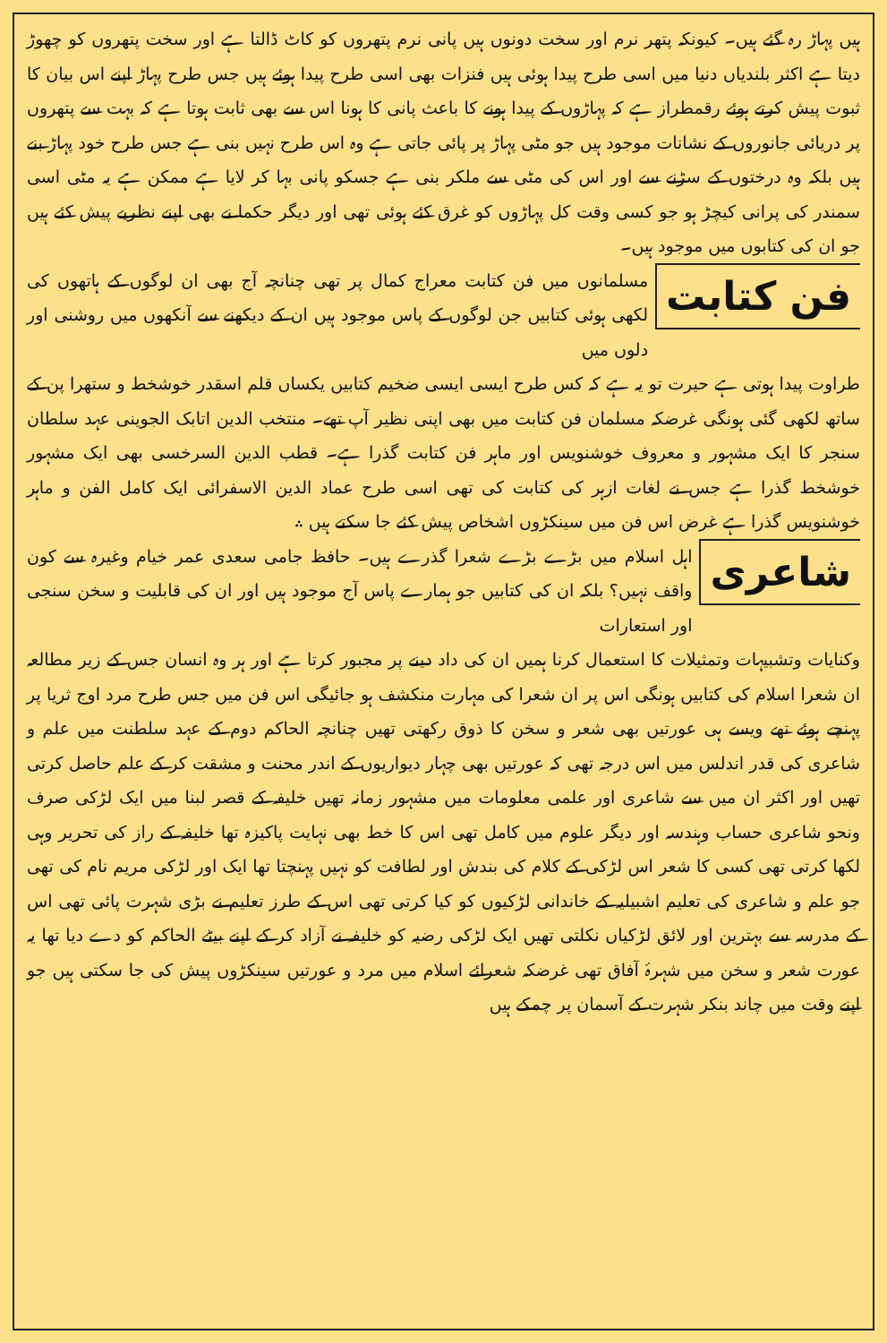ہیں پہاڑ رہ گئے ہیں۔ کیونکہ پتھر نرم اور سخت دونوں ہیں پانی نرم پتھروں کو کاٹ ڈالتا ہے اور سخت پتھروں کو چھوڑ دیتا ہے اکثر بلندیاں دنیا میں اسی طرح پیدا ہوئی ہیں فنزات بھی اسی طرح پیدا ہوئے ہیں جس طرح پہاڑ اپنے اس بیان کا ثبوت پیش کرتے ہوئے رقمطراز ہے کہ پہاڑوں کے پیدا ہونے کا باعث پانی کا ہونا اس سے بھی ثابت ہوتا ہے کہ بہت سے پتھروں پر دریائی جانوروں کے نشانات موجود ہیں جو مٹی پہاڑ پر پائی جاتی ہے وہ اس طرح نہیں بنی ہے جس طرح خود پہاڑ بنے ہیں بلکہ وہ درختوں کے سڑنے سے اور اس کی مٹی سے ملکر بنی ہے جسکو پانی بہا کر لایا ہے ممکن ہے یہ مٹی اسی سمندر کی پرانی کیچڑ ہو جو کسی وقت کل پہاڑوں کو غرق کئے ہوئی تھی اور دیگر حکما نے بھی اپنے نظریے پیش کئے ہیں جو ان کی کتابوں میں موجود ہیں۔
فن کتابت
مسلمانوں میں فن کتابت معراج کمال پر تھی چنانچہ آج بھی ان لوگوں کے ہاتھوں کی لکھی ہوئی کتابیں جن لوگوں کے پاس موجود ہیں ان کے دیکھنے سے آنکھوں میں روشنی اور دلوں میں
طراوت پیدا ہوتی ہے حیرت تو یہ ہے کہ کس طرح ایسی ایسی ضخیم کتابیں یکساں قلم اسقدر خوشخط و ستھرا پن کے ساتھ لکھی گئی ہونگی غرضکہ مسلمان فن کتابت میں بھی اپنی نظیر آپ تھے۔ منتخب الدین اتابک الجوینی عہد سلطان سنجر کا ایک مشہور و معروف خوشنویس اور ماہر فن کتابت گذرا ہے۔ قطب الدین السرخسی بھی ایک مشہور خوشخط گذرا ہے جس نے لغات ازہر کی کتابت کی تھی اسی طرح عماد الدین الاسفرائی ایک کامل الفن و ماہر خوشنویس گذرا ہے غرض اس فن میں سینکڑوں اشخاص پیش کئے جا سکتے ہیں ؞
شاعری
اہل اسلام میں بڑے بڑے شعرا گذرے ہیں۔ حافظ جامی سعدی عمر خیام وغیرہ سے کون واقف نہیں؟ بلکہ ان کی کتابیں جو ہمارے پاس آج موجود ہیں اور ان کی قابلیت و سخن سنجی اور استعارات
وکنایات وتشبیہات وتمثیلات کا استعمال کرنا ہمیں ان کی داد دینے پر مجبور کرتا ہے اور ہر وہ انسان جس کے زیر مطالعہ ان شعرا اسلام کی کتابیں ہونگی اس پر ان شعرا کی مہارت منکشف ہو جائیگی اس فن میں جس طرح مرد اوج ثریا پر پہنچے ہوئے تھے ویسے ہی عورتیں بھی شعر و سخن کا ذوق رکھتی تھیں چنانچہ الحاکم دوم کے عہد سلطنت میں علم و شاعری کی قدر اندلس میں اس درجہ تھی کہ عورتیں بھی چہار دیواریوں کے اندر محنت و مشقت کر کے علم حاصل کرتی تھیں اور اکثر ان میں سے شاعری اور علمی معلومات میں مشہور زمانہ تھیں خلیفہ کے قصر لبنا میں ایک لڑکی صرف ونحو شاعری حساب وہندسہ اور دیگر علوم میں کامل تھی اس کا خط بھی نہایت پاکیزہ تھا خلیفہ کے راز کی تحریر وہی لکھا کرتی تھی کسی کا شعر اس لڑکی کے کلام کی بندش اور لطافت کو نہیں پہنچتا تھا ایک اور لڑکی مریم نام کی تھی جو علم و شاعری کی تعلیم اشبیلیہ کے خاندانی لڑکیوں کو کیا کرتی تھی اس کے طرز تعلیم نے بڑی شہرت پائی تھی اس کے مدرسہ سے بہترین اور لائق لڑکیاں نکلتی تھیں ایک لڑکی رضیہ کو خلیفہ نے آزاد کر کے اپنے بیٹے الحاکم کو دے دیا تھا یہ عورت شعر و سخن میں شہرۂ آفاق تھی غرضکہ شعرائے اسلام میں مرد و عورتیں سینکڑوں پیش کی جا سکتی ہیں جو اپنے وقت میں چاند بنکر شہرت کے آسمان پر چمکے ہیں